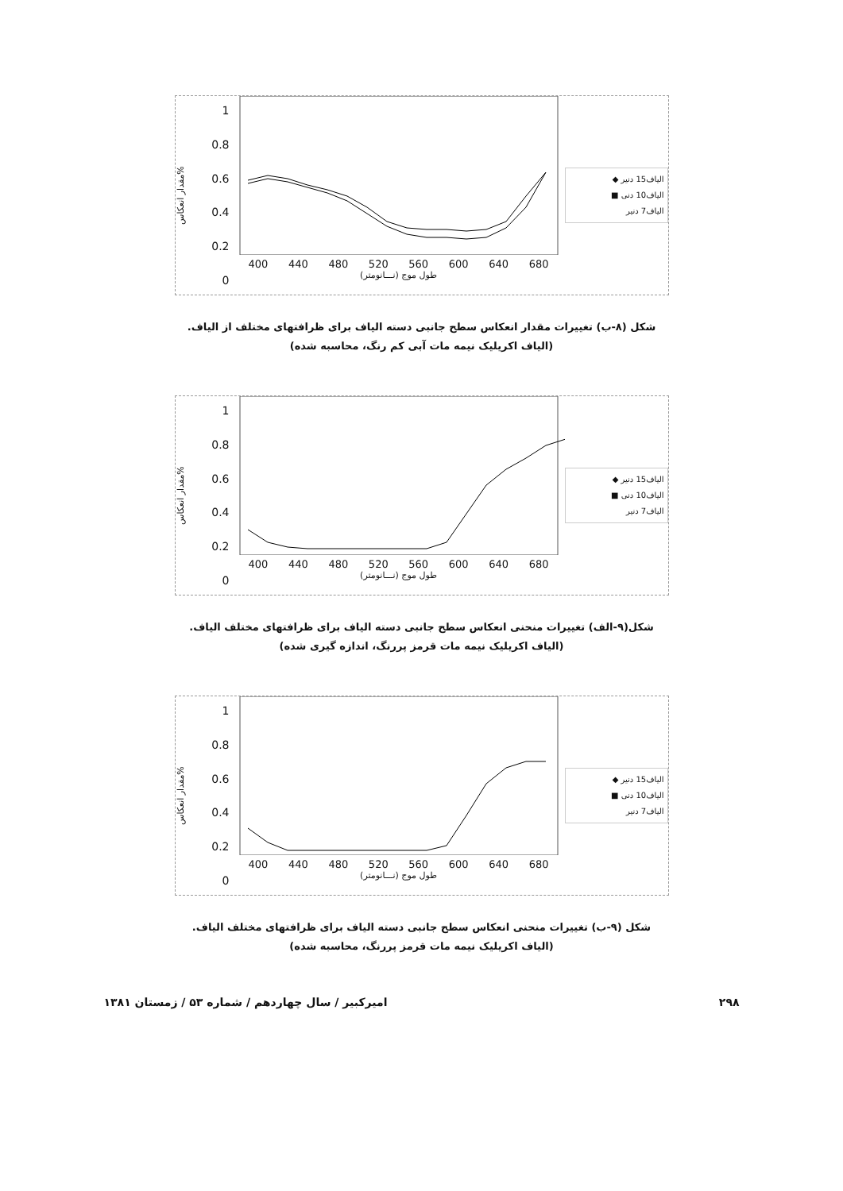مقدار انعکاس%
1
0.8
0.6
0.4
0.2
0
400 440 480 520 560 600 640 680
طول موج (نـــانومتر)
الیاف15 دنیر ◆
الیاف10 دنی ■
الیاف7 دنیر
شکل (۸-ب) تغییرات مقدار انعکاس سطح جانبی دسته الیاف برای ظرافتهای مختلف از الیاف.
(الیاف اکریلیک نیمه مات آبی کم رنگ، محاسبه شده)
مقدار انعکاس%
1
0.8
0.6
0.4
0.2
0
400 440 480 520 560 600 640 680
طول موج (نـــانومتر)
الیاف15 دنیر ◆
الیاف10 دنی ■
الیاف7 دنیر
شکل(۹-الف) تغییرات منحنی انعکاس سطح جانبی دسته الیاف برای ظرافتهای مختلف الیاف.
(الیاف اکریلیک نیمه مات قرمز پررنگ، اندازه گیری شده)
مقدار انعکاس%
1
0.8
0.6
0.4
0.2
0
400 440 480 520 560 600 640 680
طول موج (نـــانومتر)
الیاف15 دنیر ◆
الیاف10 دنی ■
الیاف7 دنیر
شکل (۹-ب) تغییرات منحنی انعکاس سطح جانبی دسته الیاف برای ظرافتهای مختلف الیاف.
(الیاف اکریلیک نیمه مات قرمز پررنگ، محاسبه شده)
۲۹۸ امیرکبیر / سال چهاردهم / شماره ۵۳ / زمستان ۱۳۸۱